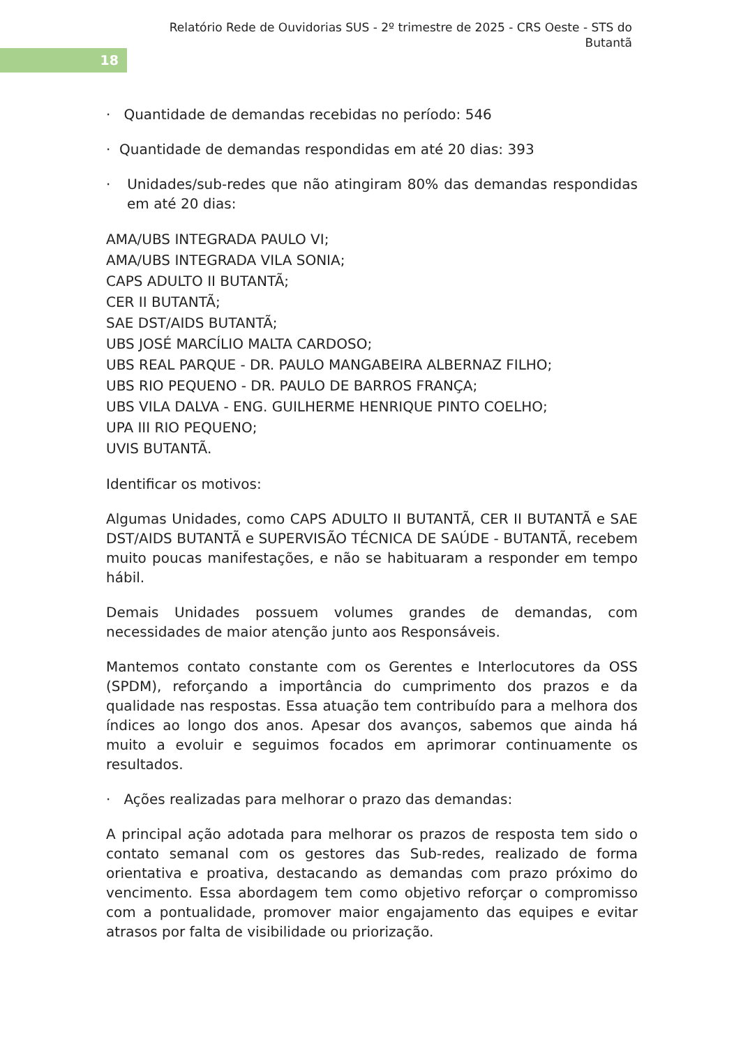Relatório Rede de Ouvidorias SUS - 2º trimestre de 2025 - CRS Oeste - STS do Butantã
18
· Quantidade de demandas recebidas no período: 546
· Quantidade de demandas respondidas em até 20 dias: 393
· Unidades/sub-redes que não atingiram 80% das demandas respondidas em até 20 dias:
AMA/UBS INTEGRADA PAULO VI;
AMA/UBS INTEGRADA VILA SONIA;
CAPS ADULTO II BUTANTÃ;
CER II BUTANTÃ;
SAE DST/AIDS BUTANTÃ;
UBS JOSÉ MARCÍLIO MALTA CARDOSO;
UBS REAL PARQUE - DR. PAULO MANGABEIRA ALBERNAZ FILHO;
UBS RIO PEQUENO - DR. PAULO DE BARROS FRANÇA;
UBS VILA DALVA - ENG. GUILHERME HENRIQUE PINTO COELHO;
UPA III RIO PEQUENO;
UVIS BUTANTÃ.
Identificar os motivos:
Algumas Unidades, como CAPS ADULTO II BUTANTÃ, CER II BUTANTÃ e SAE DST/AIDS BUTANTÃ e SUPERVISÃO TÉCNICA DE SAÚDE - BUTANTÃ, recebem muito poucas manifestações, e não se habituaram a responder em tempo hábil.
Demais Unidades possuem volumes grandes de demandas, com necessidades de maior atenção junto aos Responsáveis.
Mantemos contato constante com os Gerentes e Interlocutores da OSS (SPDM), reforçando a importância do cumprimento dos prazos e da qualidade nas respostas. Essa atuação tem contribuído para a melhora dos índices ao longo dos anos. Apesar dos avanços, sabemos que ainda há muito a evoluir e seguimos focados em aprimorar continuamente os resultados.
· Ações realizadas para melhorar o prazo das demandas:
A principal ação adotada para melhorar os prazos de resposta tem sido o contato semanal com os gestores das Sub-redes, realizado de forma orientativa e proativa, destacando as demandas com prazo próximo do vencimento. Essa abordagem tem como objetivo reforçar o compromisso com a pontualidade, promover maior engajamento das equipes e evitar atrasos por falta de visibilidade ou priorização.